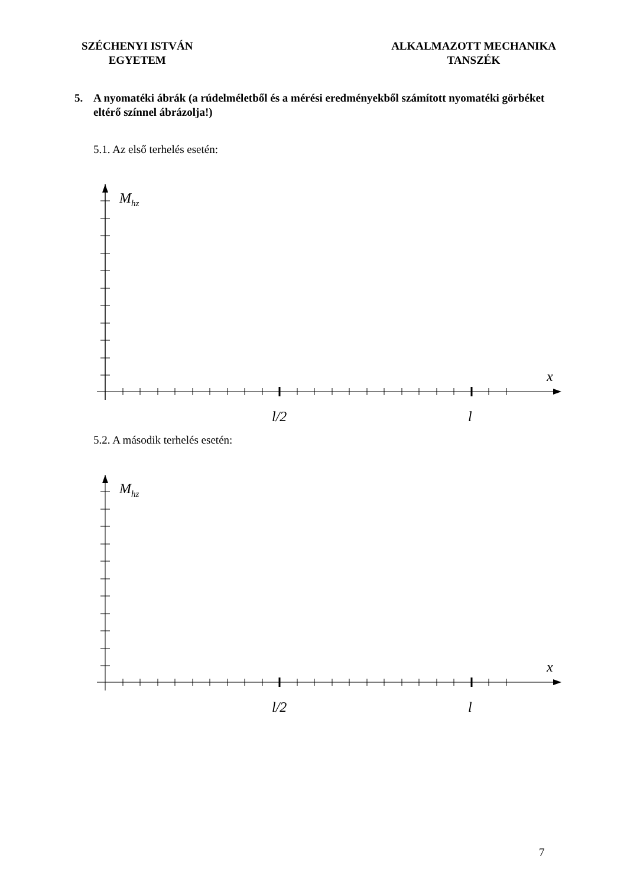SZÉCHENYI ISTVÁN
EGYETEM
ALKALMAZOTT MECHANIKA
TANSZÉK
5. A nyomatéki ábrák (a rúdelméletből és a mérési eredményekből számított nyomatéki görbéket eltérő színnel ábrázolja!)
5.1. Az első terhelés esetén:
M<sub>hz</sub>
x
l/2 l
5.2. A második terhelés esetén:
M<sub>hz</sub>
x
l/2 l
7